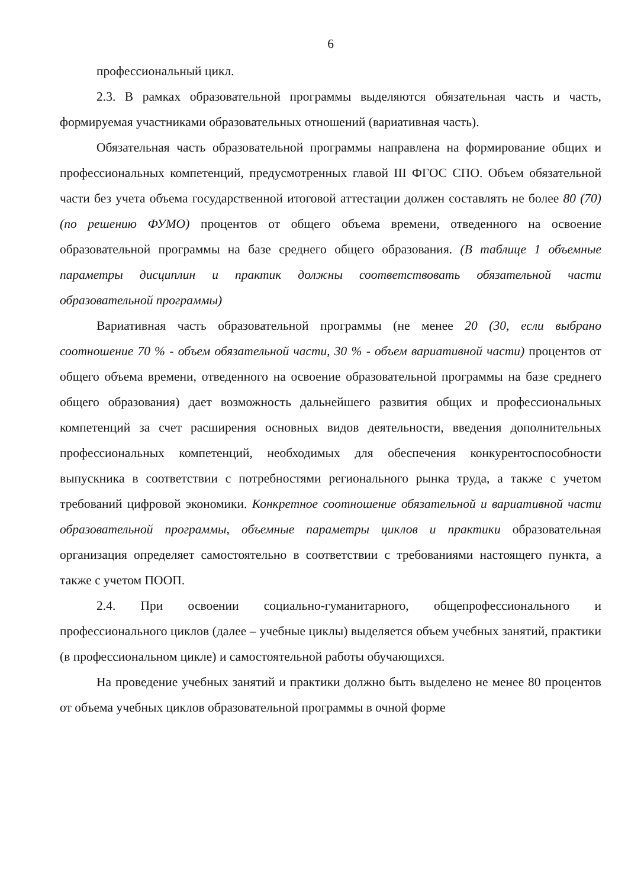6
профессиональный цикл.
2.3. В рамках образовательной программы выделяются обязательная часть и часть, формируемая участниками образовательных отношений (вариативная часть).
Обязательная часть образовательной программы направлена на формирование общих и профессиональных компетенций, предусмотренных главой III ФГОС СПО. Объем обязательной части без учета объема государственной итоговой аттестации должен составлять не более 80 (70) (по решению ФУМО) процентов от общего объема времени, отведенного на освоение образовательной программы на базе среднего общего образования. (В таблице 1 объемные параметры дисциплин и практик должны соответствовать обязательной части образовательной программы)
Вариативная часть образовательной программы (не менее 20 (30, если выбрано соотношение 70 % - объем обязательной части, 30 % - объем вариативной части) процентов от общего объема времени, отведенного на освоение образовательной программы на базе среднего общего образования) дает возможность дальнейшего развития общих и профессиональных компетенций за счет расширения основных видов деятельности, введения дополнительных профессиональных компетенций, необходимых для обеспечения конкурентоспособности выпускника в соответствии с потребностями регионального рынка труда, а также с учетом требований цифровой экономики. Конкретное соотношение обязательной и вариативной части образовательной программы, объемные параметры циклов и практики образовательная организация определяет самостоятельно в соответствии с требованиями настоящего пункта, а также с учетом ПООП.
2.4. При освоении социально-гуманитарного, общепрофессионального и профессионального циклов (далее – учебные циклы) выделяется объем учебных занятий, практики (в профессиональном цикле) и самостоятельной работы обучающихся.
На проведение учебных занятий и практики должно быть выделено не менее 80 процентов от объема учебных циклов образовательной программы в очной форме